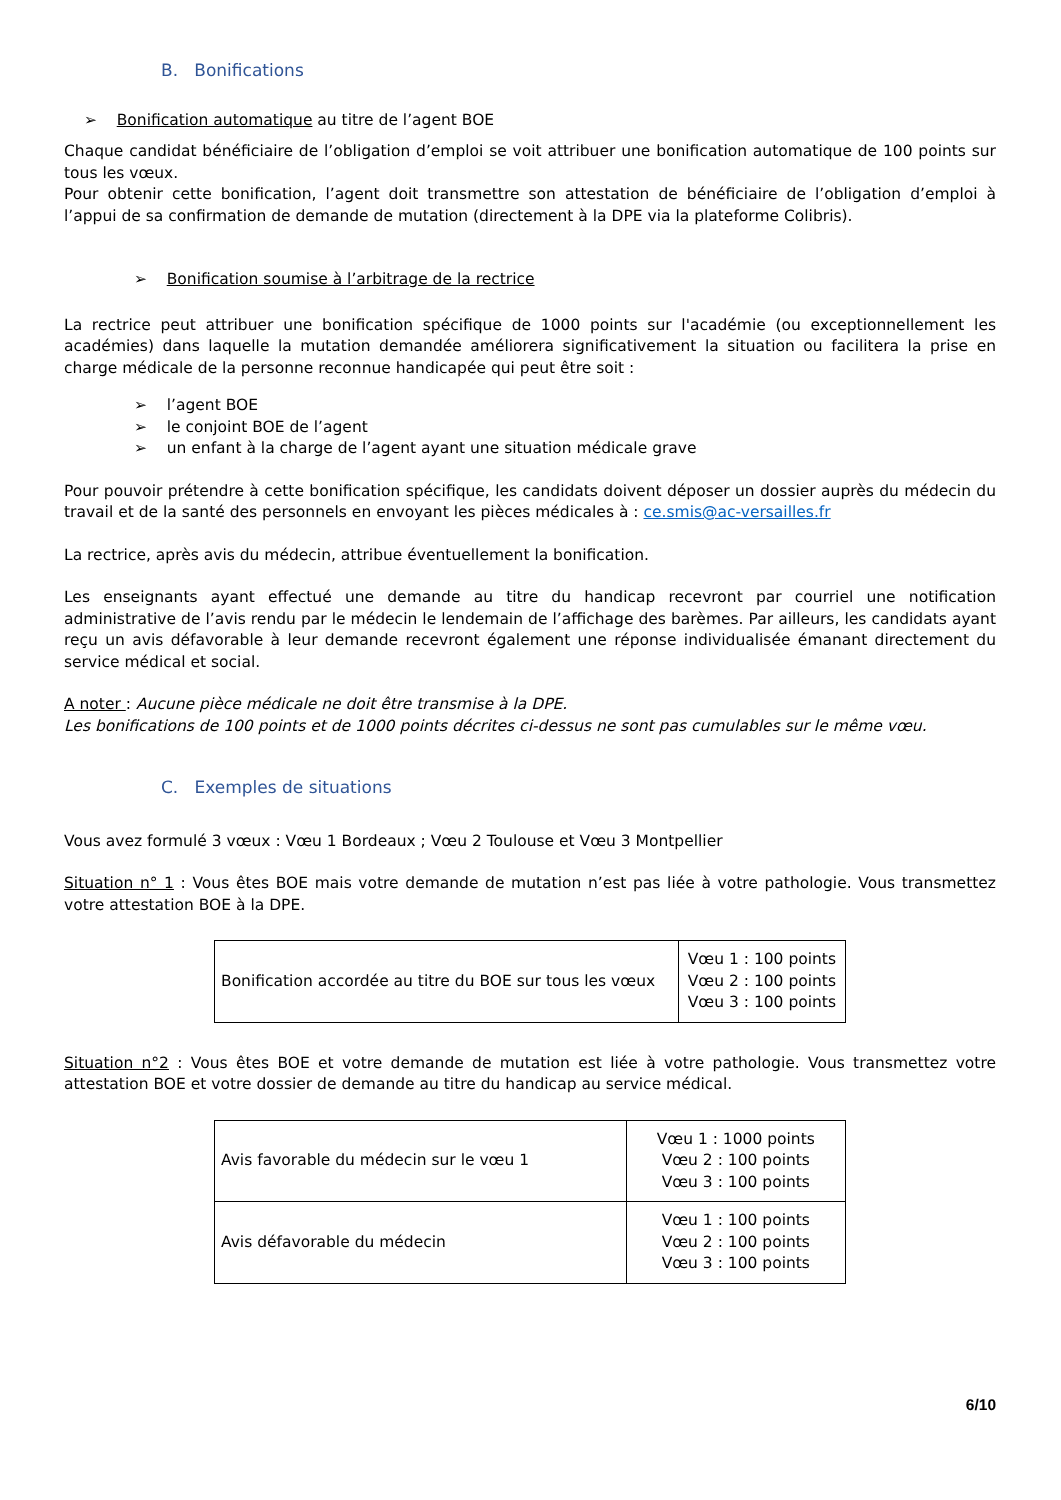B. Bonifications
➢ Bonification automatique au titre de l’agent BOE
Chaque candidat bénéficiaire de l’obligation d’emploi se voit attribuer une bonification automatique de 100 points sur tous les vœux.
Pour obtenir cette bonification, l’agent doit transmettre son attestation de bénéficiaire de l’obligation d’emploi à l’appui de sa confirmation de demande de mutation (directement à la DPE via la plateforme Colibris).
➢ Bonification soumise à l’arbitrage de la rectrice
La rectrice peut attribuer une bonification spécifique de 1000 points sur l'académie (ou exceptionnellement les académies) dans laquelle la mutation demandée améliorera significativement la situation ou facilitera la prise en charge médicale de la personne reconnue handicapée qui peut être soit :
➢ l’agent BOE
➢ le conjoint BOE de l’agent
➢ un enfant à la charge de l’agent ayant une situation médicale grave
Pour pouvoir prétendre à cette bonification spécifique, les candidats doivent déposer un dossier auprès du médecin du travail et de la santé des personnels en envoyant les pièces médicales à : ce.smis@ac-versailles.fr
La rectrice, après avis du médecin, attribue éventuellement la bonification.
Les enseignants ayant effectué une demande au titre du handicap recevront par courriel une notification administrative de l’avis rendu par le médecin le lendemain de l’affichage des barèmes. Par ailleurs, les candidats ayant reçu un avis défavorable à leur demande recevront également une réponse individualisée émanant directement du service médical et social.
A noter : Aucune pièce médicale ne doit être transmise à la DPE.
Les bonifications de 100 points et de 1000 points décrites ci-dessus ne sont pas cumulables sur le même vœu.
C. Exemples de situations
Vous avez formulé 3 vœux : Vœu 1 Bordeaux ; Vœu 2 Toulouse et Vœu 3 Montpellier
Situation n° 1 : Vous êtes BOE mais votre demande de mutation n’est pas liée à votre pathologie. Vous transmettez votre attestation BOE à la DPE.
| Bonification accordée au titre du BOE sur tous les vœux | Vœu 1 : 100 points Vœu 2 : 100 points Vœu 3 : 100 points |
Situation n°2 : Vous êtes BOE et votre demande de mutation est liée à votre pathologie. Vous transmettez votre attestation BOE et votre dossier de demande au titre du handicap au service médical.
| Avis favorable du médecin sur le vœu 1 | Vœu 1 : 1000 points Vœu 2 : 100 points Vœu 3 : 100 points |
| Avis défavorable du médecin | Vœu 1 : 100 points Vœu 2 : 100 points Vœu 3 : 100 points |
6/10